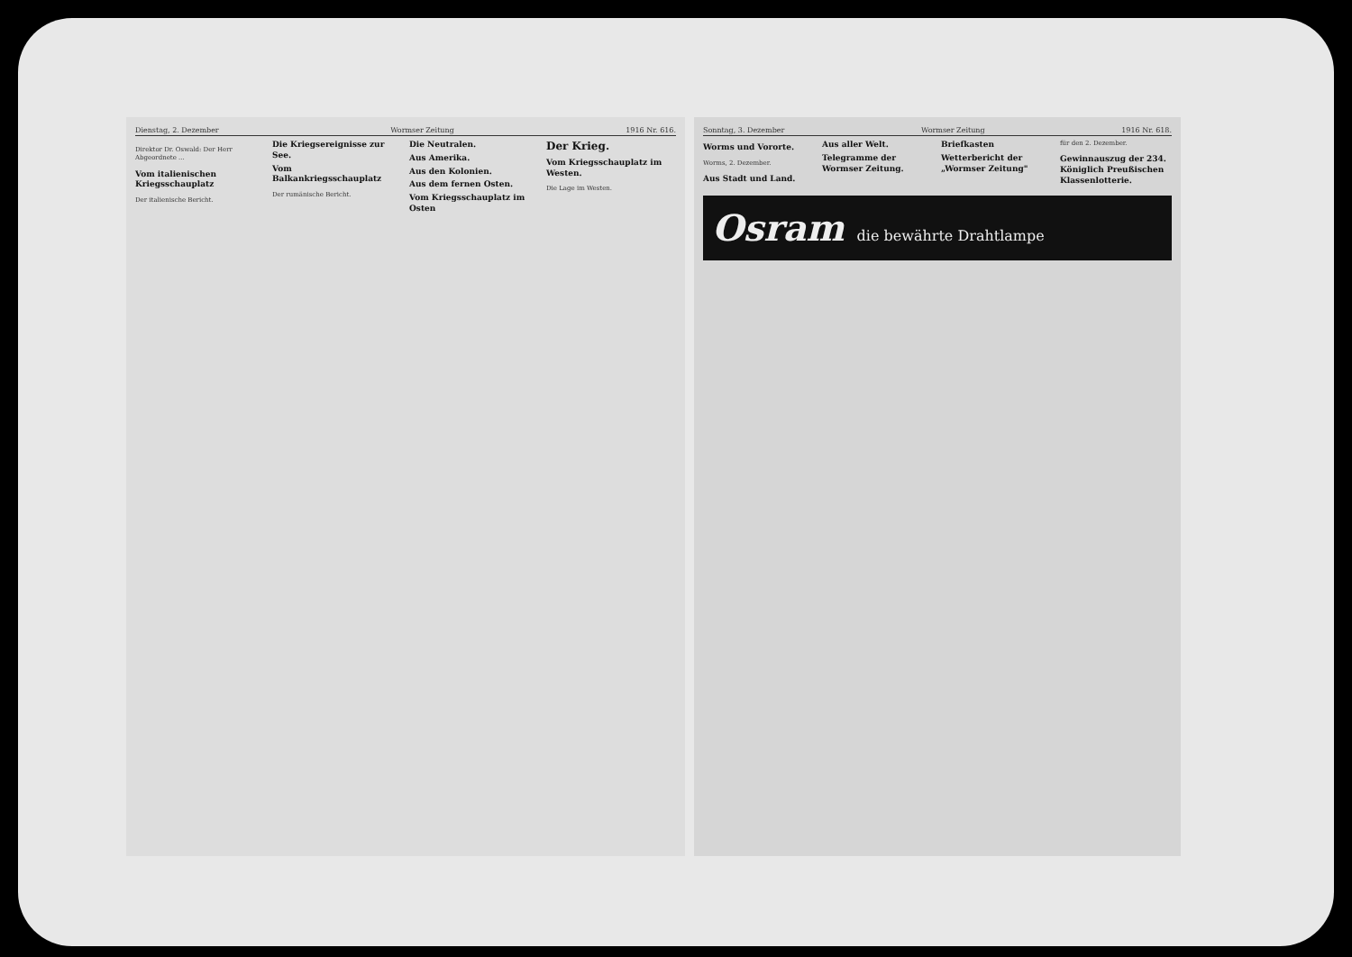Dienstag, 2. Dezember Wormser Zeitung 1916 Nr. 616.
Direktor Dr. Oswald: Der Herr Abgeordnete ...
Vom italienischen Kriegsschauplatz
Der italienische Bericht.
Die Kriegsereignisse zur See.
Vom Balkankriegsschauplatz
Der rumänische Bericht.
Die Neutralen.
Aus Amerika.
Aus den Kolonien.
Aus dem fernen Osten.
Vom Kriegsschauplatz im Osten
Der Krieg.
Vom Kriegsschauplatz im Westen.
Die Lage im Westen.
Sonntag, 3. Dezember Wormser Zeitung 1916 Nr. 618.
Worms und Vororte.
Worms, 2. Dezember.
Aus Stadt und Land.
Aus aller Welt.
Telegramme der Wormser Zeitung.
Briefkasten
Wetterbericht der „Wormser Zeitung"
für den 2. Dezember.
Gewinnauszug der 234. Königlich Preußischen Klassenlotterie.
Osram die bewährte Drahtlampe